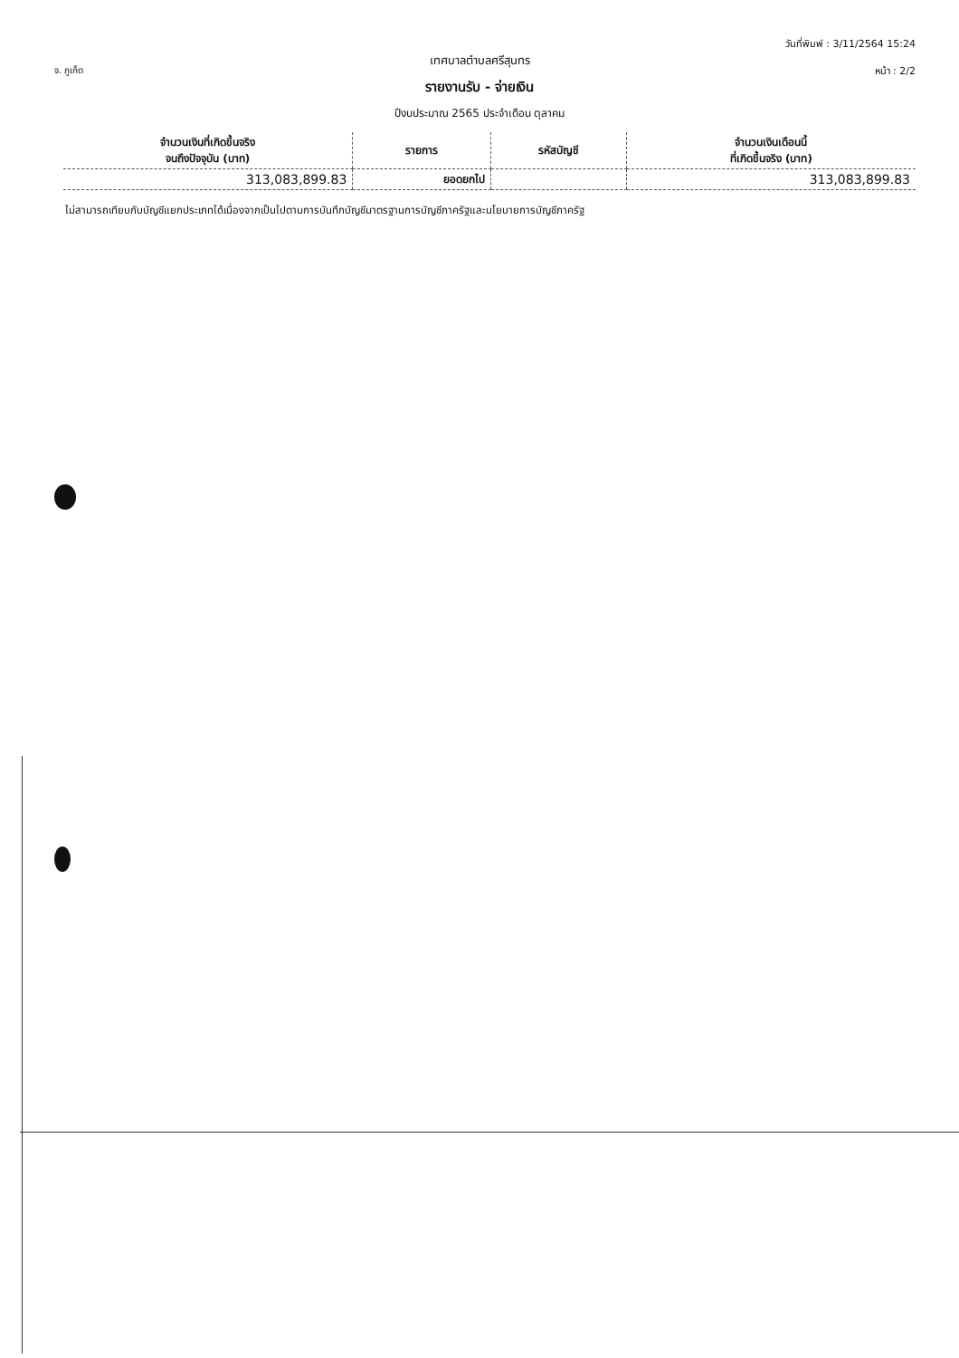จ. ภูเก็ต
วันที่พิมพ์ : 3/11/2564 15:24
หน้า : 2/2
เทศบาลตำบลศรีสุนทร
รายงานรับ - จ่ายเงิน
ปีงบประมาณ 2565 ประจำเดือน ตุลาคม
| จำนวนเงินที่เกิดขึ้นจริง จนถึงปัจจุบัน (บาท) | รายการ | รหัสบัญชี | จำนวนเงินเดือนนี้ ที่เกิดขึ้นจริง (บาท) |
| --- | --- | --- | --- |
| 313,083,899.83 | ยอดยกไป | | 313,083,899.83 |
ไม่สามารถเทียบกับบัญชีแยกประเภทได้เนื่องจากเป็นไปตามการบันทึกบัญชีมาตรฐานการบัญชีภาครัฐและนโยบายการบัญชีภาครัฐ